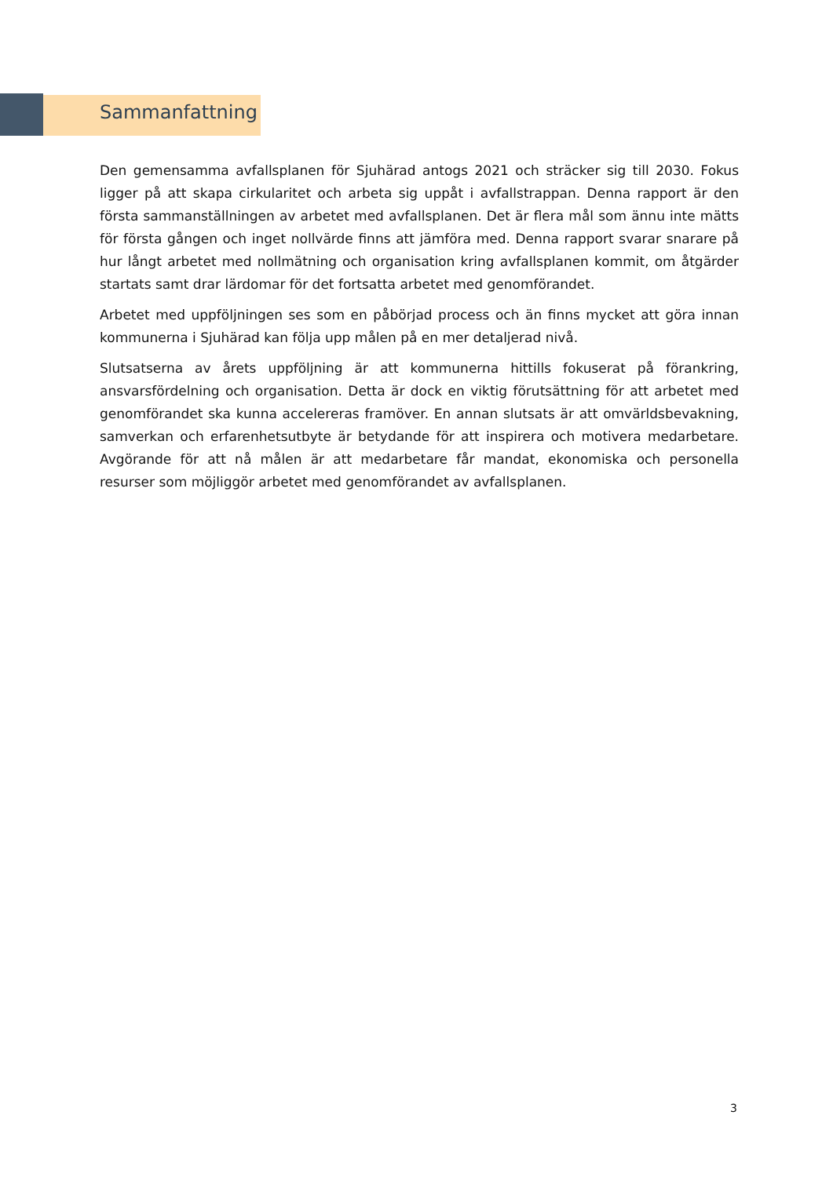Sammanfattning
Den gemensamma avfallsplanen för Sjuhärad antogs 2021 och sträcker sig till 2030. Fokus ligger på att skapa cirkularitet och arbeta sig uppåt i avfallstrappan. Denna rapport är den första sammanställningen av arbetet med avfallsplanen. Det är flera mål som ännu inte mätts för första gången och inget nollvärde finns att jämföra med. Denna rapport svarar snarare på hur långt arbetet med nollmätning och organisation kring avfallsplanen kommit, om åtgärder startats samt drar lärdomar för det fortsatta arbetet med genomförandet.
Arbetet med uppföljningen ses som en påbörjad process och än finns mycket att göra innan kommunerna i Sjuhärad kan följa upp målen på en mer detaljerad nivå.
Slutsatserna av årets uppföljning är att kommunerna hittills fokuserat på förankring, ansvarsfördelning och organisation. Detta är dock en viktig förutsättning för att arbetet med genomförandet ska kunna accelereras framöver. En annan slutsats är att omvärldsbevakning, samverkan och erfarenhetsutbyte är betydande för att inspirera och motivera medarbetare. Avgörande för att nå målen är att medarbetare får mandat, ekonomiska och personella resurser som möjliggör arbetet med genomförandet av avfallsplanen.
3